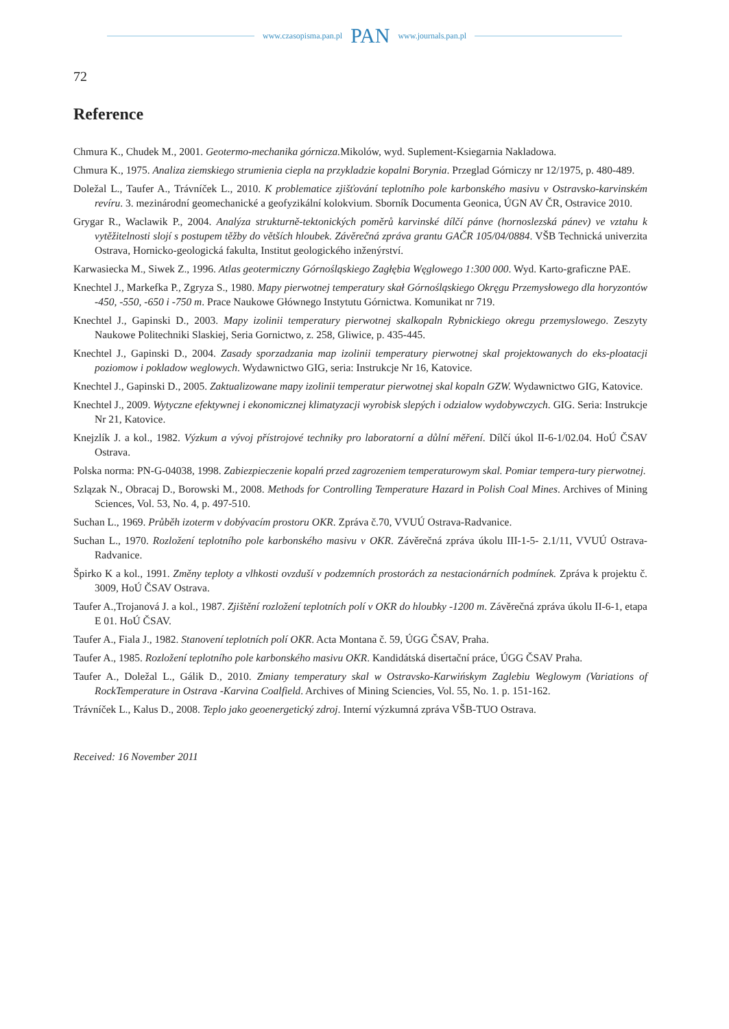www.czasopisma.pan.pl PAN www.journals.pan.pl
72
Reference
Chmura K., Chudek M., 2001. Geotermo-mechanika górnicza. Mikolów, wyd. Suplement-Ksiegarnia Nakladowa.
Chmura K., 1975. Analiza ziemskiego strumienia ciepla na przykladzie kopalni Borynia. Przeglad Górniczy nr 12/1975, p. 480-489.
Doležal L., Taufer A., Trávníček L., 2010. K problematice zjišťování teplotního pole karbonského masivu v Ostravsko-karvinském revíru. 3. mezinárodní geomechanické a geofyzikální kolokvium. Sborník Documenta Geonica, ÚGN AV ČR, Ostravice 2010.
Grygar R., Waclawik P., 2004. Analýza strukturně-tektonických poměrů karvinské dílčí pánve (hornoslezská pánev) ve vztahu k vytěžitelnosti slojí s postupem těžby do větších hloubek. Závěrečná zpráva grantu GAČR 105/04/0884. VŠB Technická univerzita Ostrava, Hornicko-geologická fakulta, Institut geologického inženýrství.
Karwasiecka M., Siwek Z., 1996. Atlas geotermiczny Górnośląskiego Zagłębia Węglowego 1:300 000. Wyd. Karto-graficzne PAE.
Knechtel J., Markefka P., Zgryza S., 1980. Mapy pierwotnej temperatury skał Górnośląskiego Okręgu Przemysłowego dla horyzontów -450, -550, -650 i -750 m. Prace Naukowe Głównego Instytutu Górnictwa. Komunikat nr 719.
Knechtel J., Gapinski D., 2003. Mapy izolinii temperatury pierwotnej skalkopaln Rybnickiego okregu przemyslowego. Zeszyty Naukowe Politechniki Slaskiej, Seria Gornictwo, z. 258, Gliwice, p. 435-445.
Knechtel J., Gapinski D., 2004. Zasady sporzadzania map izolinii temperatury pierwotnej skal projektowanych do eks-ploatacji poziomow i pokladow weglowych. Wydawnictwo GIG, seria: Instrukcje Nr 16, Katovice.
Knechtel J., Gapinski D., 2005. Zaktualizowane mapy izolinii temperatur pierwotnej skal kopaln GZW. Wydawnictwo GIG, Katovice.
Knechtel J., 2009. Wytyczne efektywnej i ekonomicznej klimatyzacji wyrobisk slepých i odzialow wydobywczych. GIG. Seria: Instrukcje Nr 21, Katovice.
Knejzlík J. a kol., 1982. Výzkum a vývoj přístrojové techniky pro laboratorní a důlní měření. Dílčí úkol II-6-1/02.04. HoÚ ČSAV Ostrava.
Polska norma: PN-G-04038, 1998. Zabiezpieczenie kopalń przed zagrozeniem temperaturowym skal. Pomiar tempera-tury pierwotnej.
Szlązak N., Obracaj D., Borowski M., 2008. Methods for Controlling Temperature Hazard in Polish Coal Mines. Archives of Mining Sciences, Vol. 53, No. 4, p. 497-510.
Suchan L., 1969. Průběh izoterm v dobývacím prostoru OKR. Zpráva č.70, VVUÚ Ostrava-Radvanice.
Suchan L., 1970. Rozložení teplotního pole karbonského masivu v OKR. Závěrečná zpráva úkolu III-1-5- 2.1/11, VVUÚ Ostrava-Radvanice.
Špirko K a kol., 1991. Změny teploty a vlhkosti ovzduší v podzemních prostorách za nestacionárních podmínek. Zpráva k projektu č. 3009, HoÚ ČSAV Ostrava.
Taufer A.,Trojanová J. a kol., 1987. Zjištění rozložení teplotních polí v OKR do hloubky -1200 m. Závěrečná zpráva úkolu II-6-1, etapa E 01. HoÚ ČSAV.
Taufer A., Fiala J., 1982. Stanovení teplotních polí OKR. Acta Montana č. 59, ÚGG ČSAV, Praha.
Taufer A., 1985. Rozložení teplotního pole karbonského masivu OKR. Kandidátská disertační práce, ÚGG ČSAV Praha.
Taufer A., Doležal L., Gálik D., 2010. Zmiany temperatury skal w Ostravsko-Karwińskym Zaglebiu Weglowym (Variations of RockTemperature in Ostrava -Karvina Coalfield. Archives of Mining Sciencies, Vol. 55, No. 1. p. 151-162.
Trávníček L., Kalus D., 2008. Teplo jako geoenergetický zdroj. Interní výzkumná zpráva VŠB-TUO Ostrava.
Received: 16 November 2011